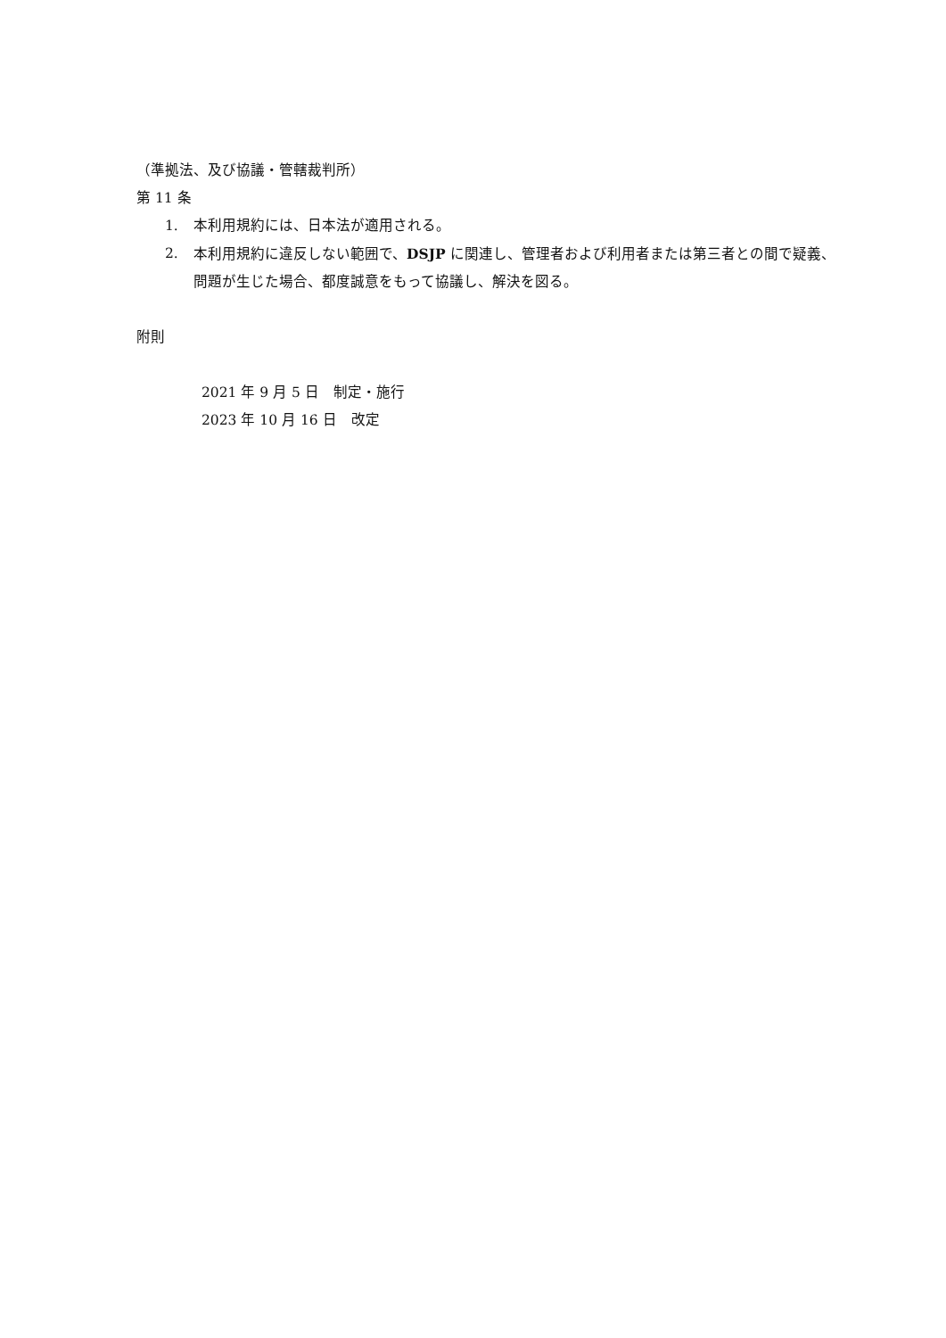（準拠法、及び協議・管轄裁判所）
第 11 条
1. 本利用規約には、日本法が適用される。
2. 本利用規約に違反しない範囲で、DSJP に関連し、管理者および利用者または第三者との間で疑義、問題が生じた場合、都度誠意をもって協議し、解決を図る。
附則
2021 年 9 月 5 日　制定・施行
2023 年 10 月 16 日　改定